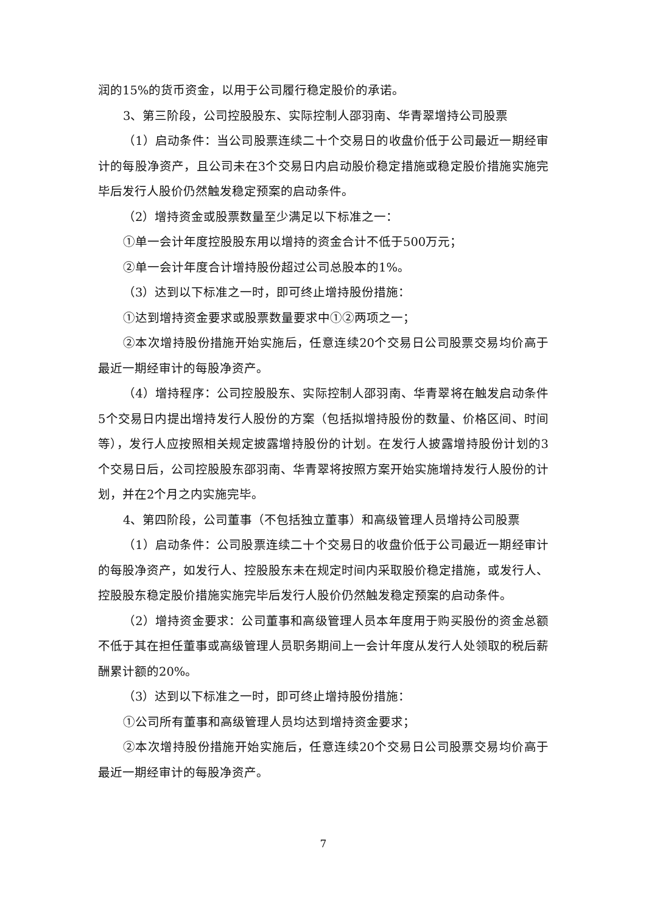润的15%的货币资金，以用于公司履行稳定股价的承诺。
3、第三阶段，公司控股股东、实际控制人邵羽南、华青翠增持公司股票
（1）启动条件：当公司股票连续二十个交易日的收盘价低于公司最近一期经审计的每股净资产，且公司未在3个交易日内启动股价稳定措施或稳定股价措施实施完毕后发行人股价仍然触发稳定预案的启动条件。
（2）增持资金或股票数量至少满足以下标准之一：
①单一会计年度控股股东用以增持的资金合计不低于500万元；
②单一会计年度合计增持股份超过公司总股本的1%。
（3）达到以下标准之一时，即可终止增持股份措施：
①达到增持资金要求或股票数量要求中①②两项之一；
②本次增持股份措施开始实施后，任意连续20个交易日公司股票交易均价高于最近一期经审计的每股净资产。
（4）增持程序：公司控股股东、实际控制人邵羽南、华青翠将在触发启动条件5个交易日内提出增持发行人股份的方案（包括拟增持股份的数量、价格区间、时间等），发行人应按照相关规定披露增持股份的计划。在发行人披露增持股份计划的3个交易日后，公司控股股东邵羽南、华青翠将按照方案开始实施增持发行人股份的计划，并在2个月之内实施完毕。
4、第四阶段，公司董事（不包括独立董事）和高级管理人员增持公司股票
（1）启动条件：公司股票连续二十个交易日的收盘价低于公司最近一期经审计的每股净资产，如发行人、控股股东未在规定时间内采取股价稳定措施，或发行人、控股股东稳定股价措施实施完毕后发行人股价仍然触发稳定预案的启动条件。
（2）增持资金要求：公司董事和高级管理人员本年度用于购买股份的资金总额不低于其在担任董事或高级管理人员职务期间上一会计年度从发行人处领取的税后薪酬累计额的20%。
（3）达到以下标准之一时，即可终止增持股份措施：
①公司所有董事和高级管理人员均达到增持资金要求；
②本次增持股份措施开始实施后，任意连续20个交易日公司股票交易均价高于最近一期经审计的每股净资产。
7